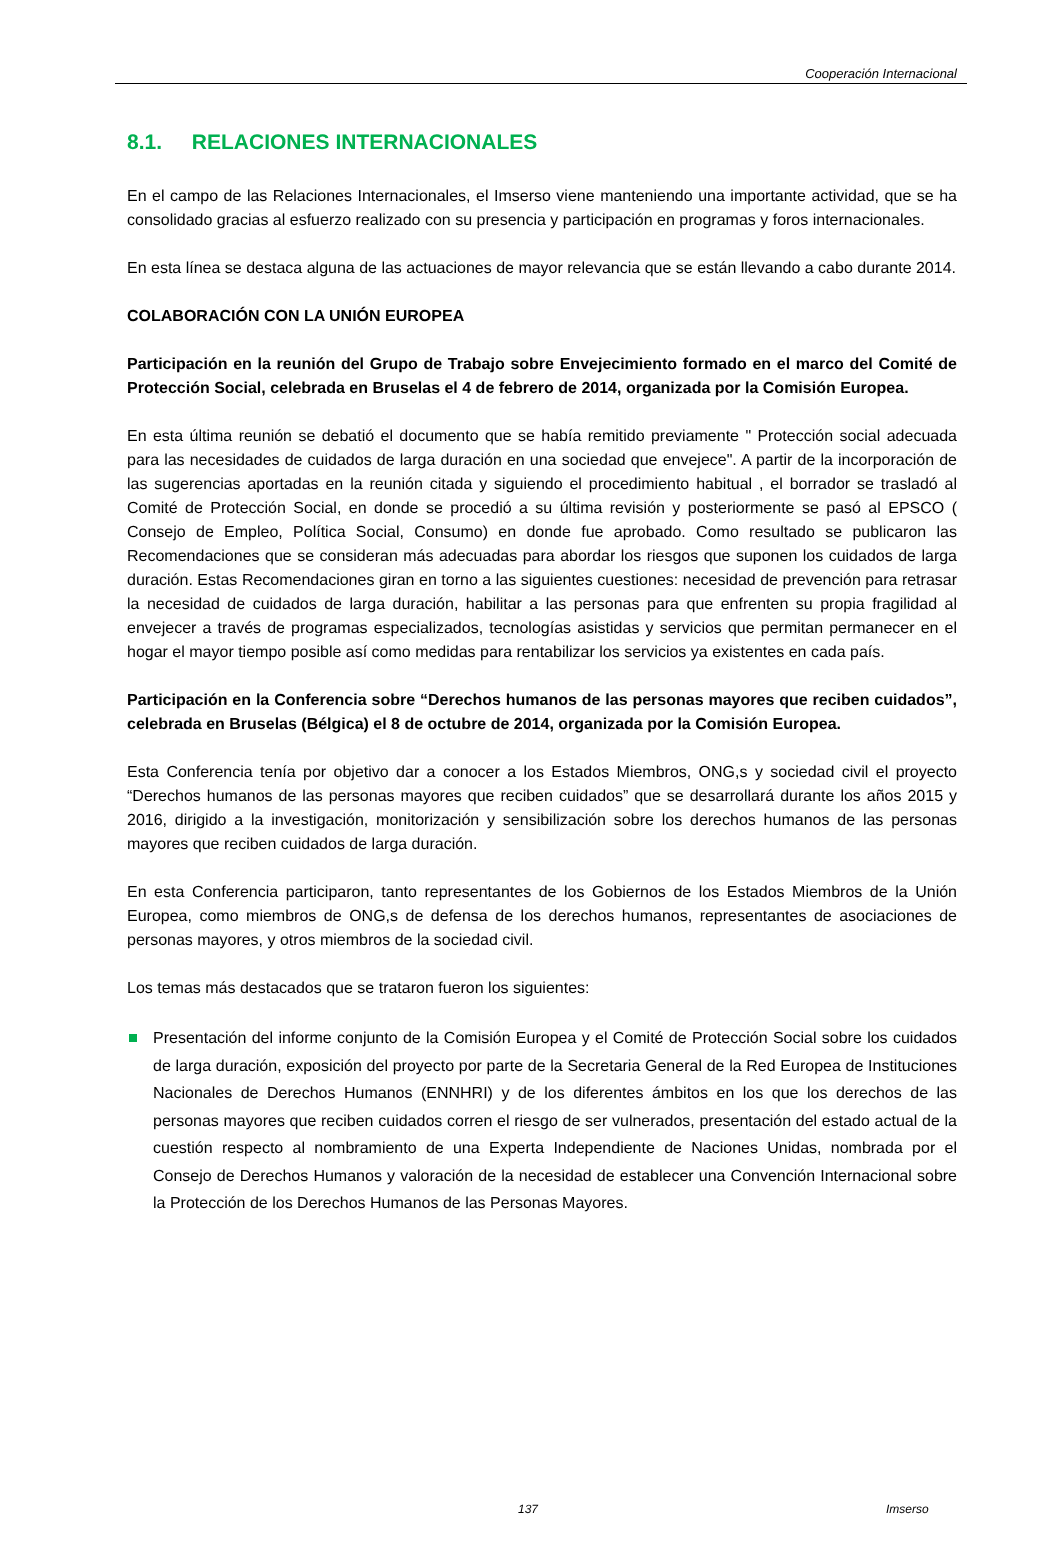Cooperación Internacional
8.1. RELACIONES INTERNACIONALES
En el campo de las Relaciones Internacionales, el Imserso viene manteniendo una importante actividad, que se ha consolidado gracias al esfuerzo realizado con su presencia y participación en programas y foros internacionales.
En esta línea se destaca alguna de las actuaciones de mayor relevancia que se están llevando a cabo durante 2014.
COLABORACIÓN CON LA UNIÓN EUROPEA
Participación en la reunión del Grupo de Trabajo sobre Envejecimiento formado en el marco del Comité de Protección Social, celebrada en Bruselas el 4 de febrero de 2014, organizada por la Comisión Europea.
En esta última reunión se debatió el documento que se había remitido previamente " Protección social adecuada para las necesidades de cuidados de larga duración en una sociedad que envejece". A partir de la incorporación de las sugerencias aportadas en la reunión citada y siguiendo el procedimiento habitual , el borrador se trasladó al Comité de Protección Social, en donde se procedió a su última revisión y posteriormente se pasó al EPSCO ( Consejo de Empleo, Política Social, Consumo) en donde fue aprobado. Como resultado se publicaron las Recomendaciones que se consideran más adecuadas para abordar los riesgos que suponen los cuidados de larga duración. Estas Recomendaciones giran en torno a las siguientes cuestiones: necesidad de prevención para retrasar la necesidad de cuidados de larga duración, habilitar a las personas para que enfrenten su propia fragilidad al envejecer a través de programas especializados, tecnologías asistidas y servicios que permitan permanecer en el hogar el mayor tiempo posible así como medidas para rentabilizar los servicios ya existentes en cada país.
Participación en la Conferencia sobre “Derechos humanos de las personas mayores que reciben cuidados”, celebrada en Bruselas (Bélgica) el 8 de octubre de 2014, organizada por la Comisión Europea.
Esta Conferencia tenía por objetivo dar a conocer a los Estados Miembros, ONG,s y sociedad civil el proyecto “Derechos humanos de las personas mayores que reciben cuidados” que se desarrollará durante los años 2015 y 2016, dirigido a la investigación, monitorización y sensibilización sobre los derechos humanos de las personas mayores que reciben cuidados de larga duración.
En esta Conferencia participaron, tanto representantes de los Gobiernos de los Estados Miembros de la Unión Europea, como miembros de ONG,s de defensa de los derechos humanos, representantes de asociaciones de personas mayores, y otros miembros de la sociedad civil.
Los temas más destacados que se trataron fueron los siguientes:
Presentación del informe conjunto de la Comisión Europea y el Comité de Protección Social sobre los cuidados de larga duración, exposición del proyecto por parte de la Secretaria General de la Red Europea de Instituciones Nacionales de Derechos Humanos (ENNHRI) y de los diferentes ámbitos en los que los derechos de las personas mayores que reciben cuidados corren el riesgo de ser vulnerados, presentación del estado actual de la cuestión respecto al nombramiento de una Experta Independiente de Naciones Unidas, nombrada por el Consejo de Derechos Humanos y valoración de la necesidad de establecer una Convención Internacional sobre la Protección de los Derechos Humanos de las Personas Mayores.
137 Imserso